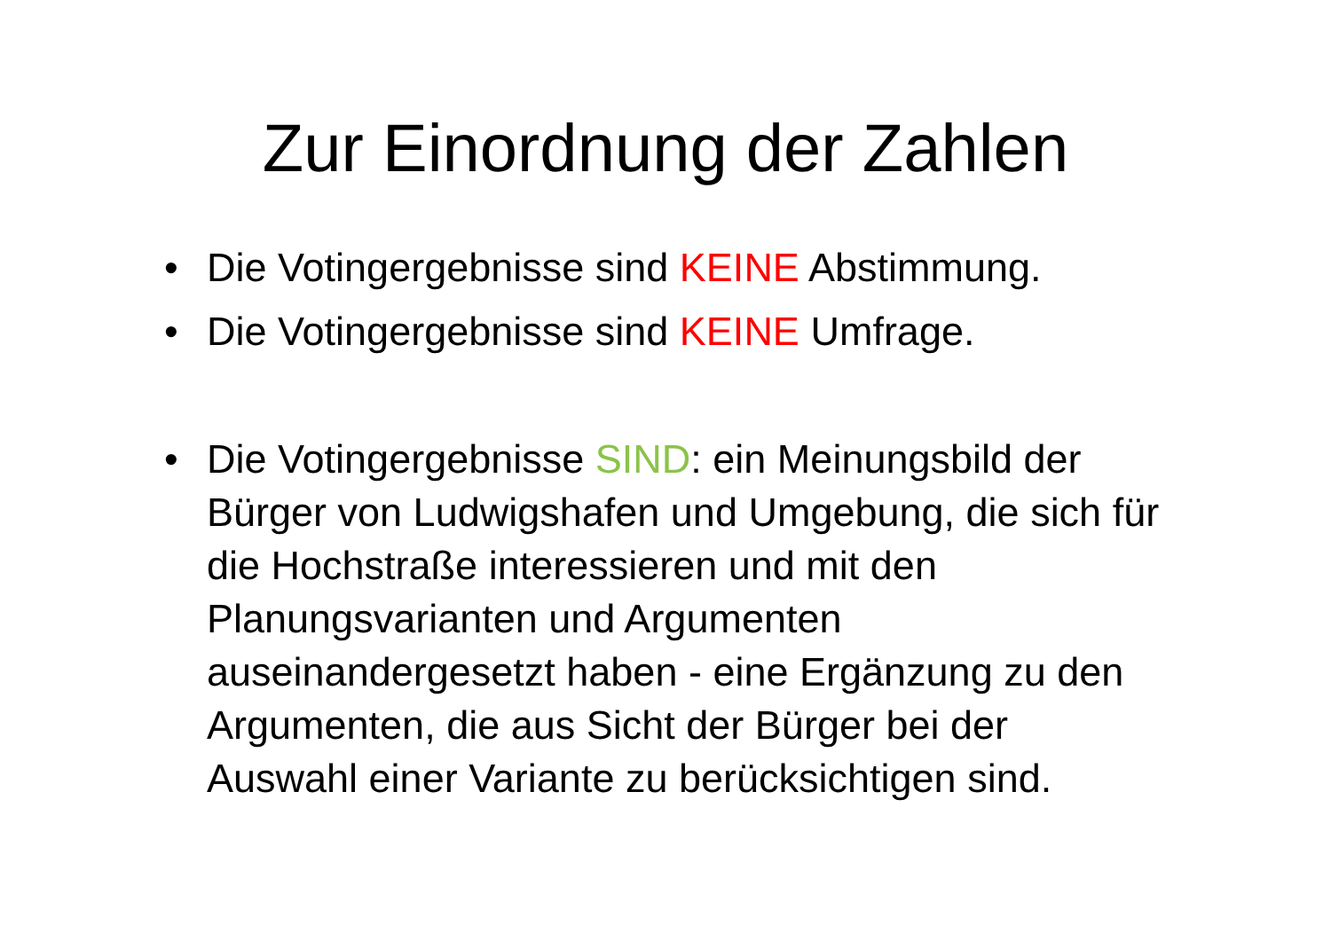Zur Einordnung der Zahlen
• Die Votingergebnisse sind KEINE Abstimmung.
• Die Votingergebnisse sind KEINE Umfrage.
• Die Votingergebnisse SIND: ein Meinungsbild der Bürger von Ludwigshafen und Umgebung, die sich für die Hochstraße interessieren und mit den Planungsvarianten und Argumenten auseinandergesetzt haben - eine Ergänzung zu den Argumenten, die aus Sicht der Bürger bei der Auswahl einer Variante zu berücksichtigen sind.